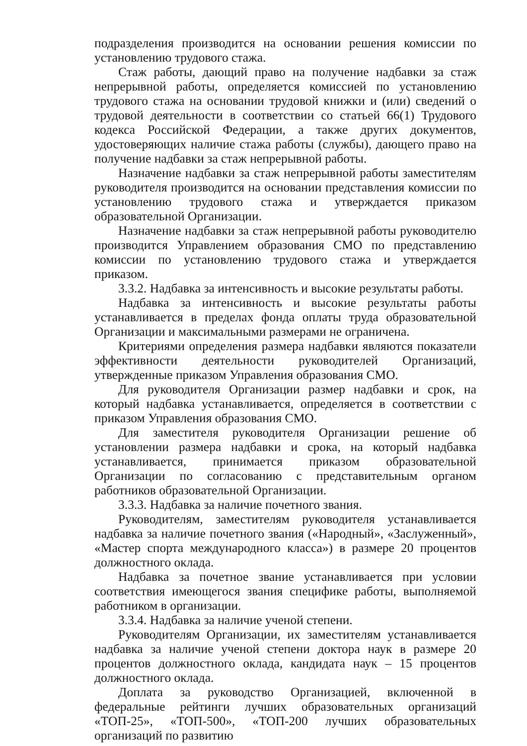подразделения производится на основании решения комиссии по установлению трудового стажа.
Стаж работы, дающий право на получение надбавки за стаж непрерывной работы, определяется комиссией по установлению трудового стажа на основании трудовой книжки и (или) сведений о трудовой деятельности в соответствии со статьей 66(1) Трудового кодекса Российской Федерации, а также других документов, удостоверяющих наличие стажа работы (службы), дающего право на получение надбавки за стаж непрерывной работы.
Назначение надбавки за стаж непрерывной работы заместителям руководителя производится на основании представления комиссии по установлению трудового стажа и утверждается приказом образовательной Организации.
Назначение надбавки за стаж непрерывной работы руководителю производится Управлением образования СМО по представлению комиссии по установлению трудового стажа и утверждается приказом.
3.3.2. Надбавка за интенсивность и высокие результаты работы.
Надбавка за интенсивность и высокие результаты работы устанавливается в пределах фонда оплаты труда образовательной Организации и максимальными размерами не ограничена.
Критериями определения размера надбавки являются показатели эффективности деятельности руководителей Организаций, утвержденные приказом Управления образования СМО.
Для руководителя Организации размер надбавки и срок, на который надбавка устанавливается, определяется в соответствии с приказом Управления образования СМО.
Для заместителя руководителя Организации решение об установлении размера надбавки и срока, на который надбавка устанавливается, принимается приказом образовательной Организации по согласованию с представительным органом работников образовательной Организации.
3.3.3. Надбавка за наличие почетного звания.
Руководителям, заместителям руководителя устанавливается надбавка за наличие почетного звания («Народный», «Заслуженный», «Мастер спорта международного класса») в размере 20 процентов должностного оклада.
Надбавка за почетное звание устанавливается при условии соответствия имеющегося звания специфике работы, выполняемой работником в организации.
3.3.4. Надбавка за наличие ученой степени.
Руководителям Организации, их заместителям устанавливается надбавка за наличие ученой степени доктора наук в размере 20 процентов должностного оклада, кандидата наук – 15 процентов должностного оклада.
Доплата за руководство Организацией, включенной в федеральные рейтинги лучших образовательных организаций «ТОП-25», «ТОП-500», «ТОП-200 лучших образовательных организаций по развитию